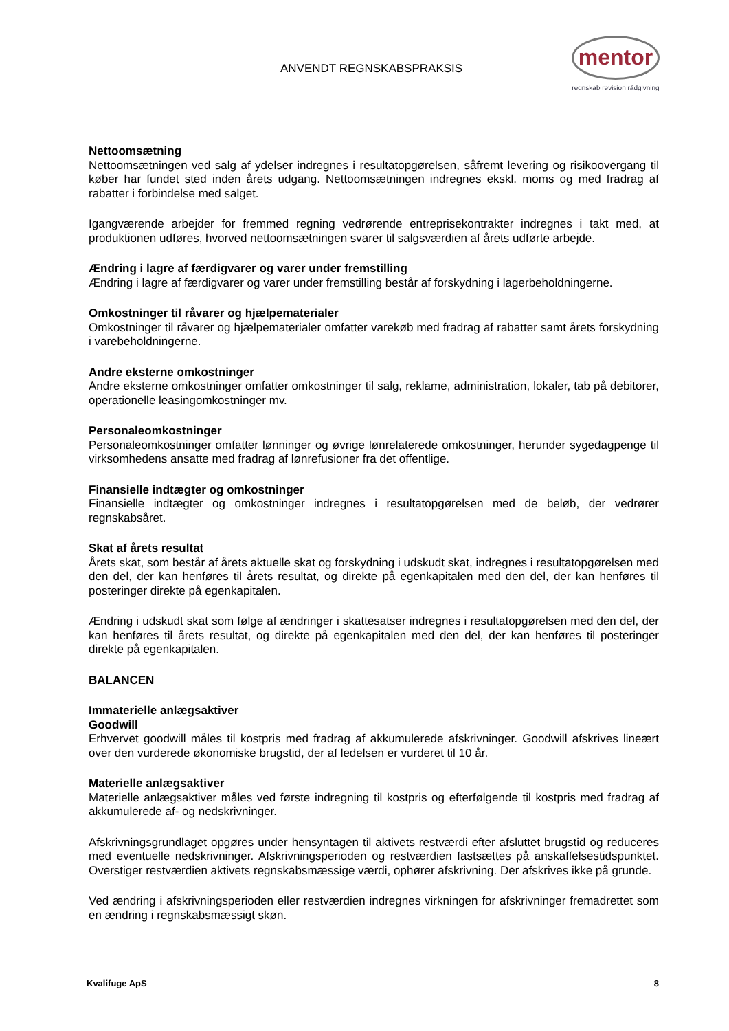ANVENDT REGNSKABSPRAKSIS
mentor
regnskab revision rådgivning
Nettoomsætning
Nettoomsætningen ved salg af ydelser indregnes i resultatopgørelsen, såfremt levering og risikoovergang til køber har fundet sted inden årets udgang. Nettoomsætningen indregnes ekskl. moms og med fradrag af rabatter i forbindelse med salget.
Igangværende arbejder for fremmed regning vedrørende entreprisekontrakter indregnes i takt med, at produktionen udføres, hvorved nettoomsætningen svarer til salgsværdien af årets udførte arbejde.
Ændring i lagre af færdigvarer og varer under fremstilling
Ændring i lagre af færdigvarer og varer under fremstilling består af forskydning i lagerbeholdningerne.
Omkostninger til råvarer og hjælpematerialer
Omkostninger til råvarer og hjælpematerialer omfatter varekøb med fradrag af rabatter samt årets forskydning i varebeholdningerne.
Andre eksterne omkostninger
Andre eksterne omkostninger omfatter omkostninger til salg, reklame, administration, lokaler, tab på debitorer, operationelle leasingomkostninger mv.
Personaleomkostninger
Personaleomkostninger omfatter lønninger og øvrige lønrelaterede omkostninger, herunder sygedagpenge til virksomhedens ansatte med fradrag af lønrefusioner fra det offentlige.
Finansielle indtægter og omkostninger
Finansielle indtægter og omkostninger indregnes i resultatopgørelsen med de beløb, der vedrører regnskabsåret.
Skat af årets resultat
Årets skat, som består af årets aktuelle skat og forskydning i udskudt skat, indregnes i resultatopgørelsen med den del, der kan henføres til årets resultat, og direkte på egenkapitalen med den del, der kan henføres til posteringer direkte på egenkapitalen.
Ændring i udskudt skat som følge af ændringer i skattesatser indregnes i resultatopgørelsen med den del, der kan henføres til årets resultat, og direkte på egenkapitalen med den del, der kan henføres til posteringer direkte på egenkapitalen.
BALANCEN
Immaterielle anlægsaktiver
Goodwill
Erhvervet goodwill måles til kostpris med fradrag af akkumulerede afskrivninger. Goodwill afskrives lineært over den vurderede økonomiske brugstid, der af ledelsen er vurderet til 10 år.
Materielle anlægsaktiver
Materielle anlægsaktiver måles ved første indregning til kostpris og efterfølgende til kostpris med fradrag af akkumulerede af- og nedskrivninger.
Afskrivningsgrundlaget opgøres under hensyntagen til aktivets restværdi efter afsluttet brugstid og reduceres med eventuelle nedskrivninger. Afskrivningsperioden og restværdien fastsættes på anskaffelsestidspunktet. Overstiger restværdien aktivets regnskabsmæssige værdi, ophører afskrivning. Der afskrives ikke på grunde.
Ved ændring i afskrivningsperioden eller restværdien indregnes virkningen for afskrivninger fremadrettet som en ændring i regnskabsmæssigt skøn.
Kvalifuge ApS 8